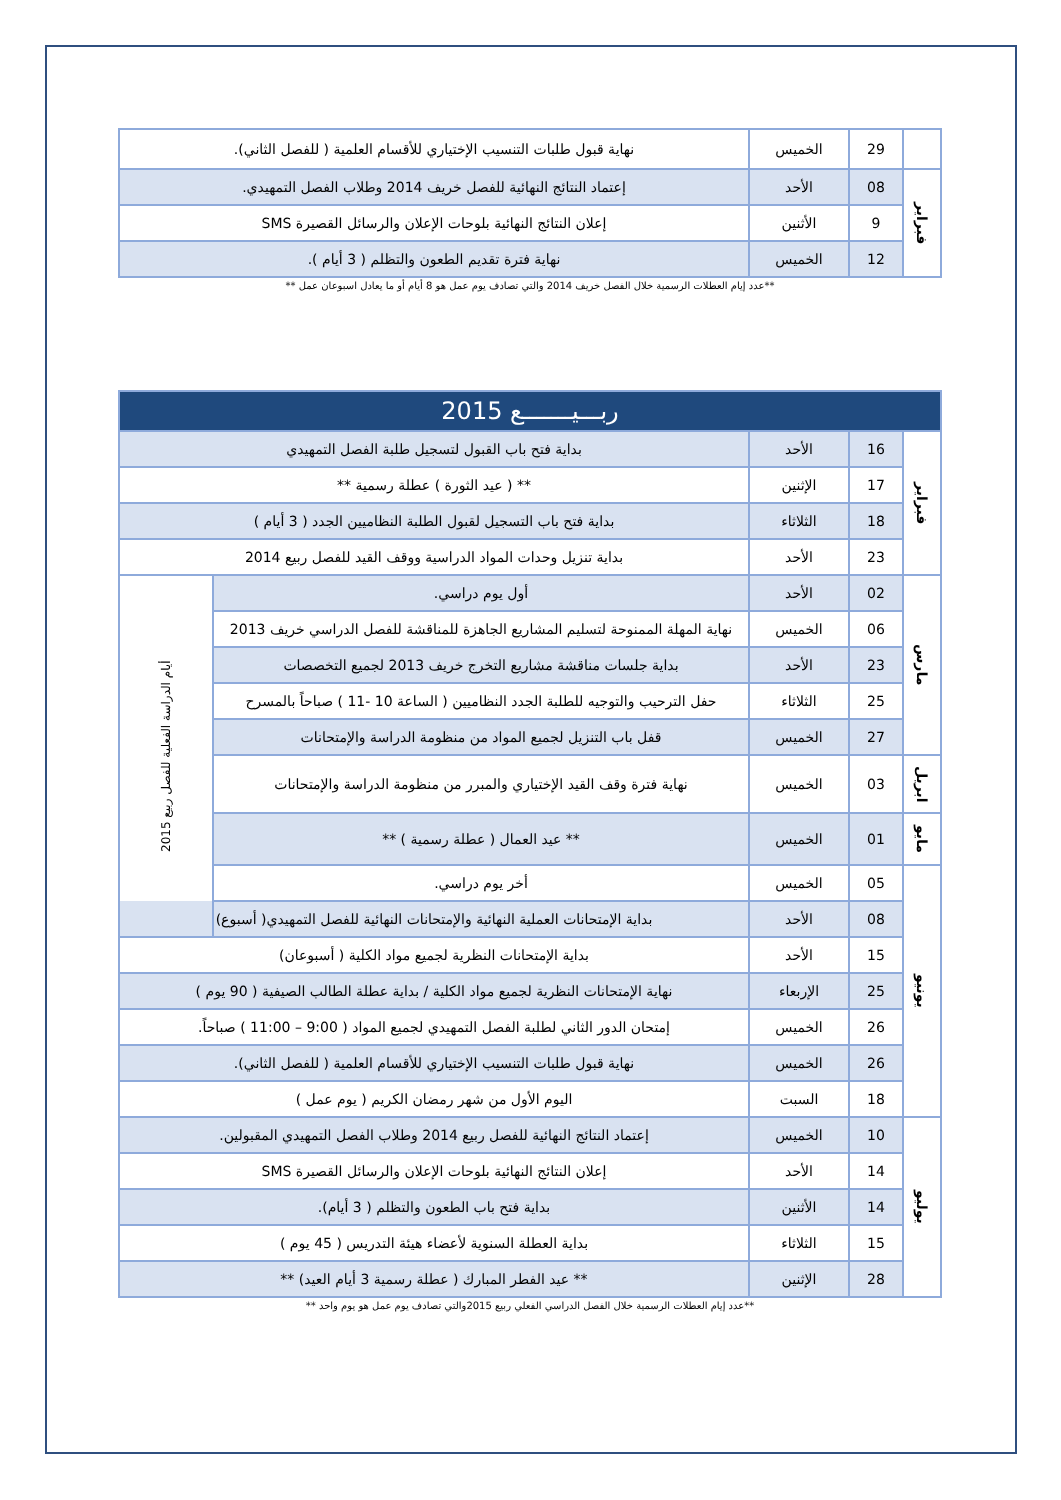| | 29 | الخميس | نهاية قبول طلبات التنسيب الإختياري للأقسام العلمية ( للفصل الثاني). |
| فبراير | 08 | الأحد | إعتماد النتائج النهائية للفصل خريف 2014 وطلاب الفصل التمهيدي. |
| | 9 | الأثنين | إعلان النتائج النهائية بلوحات الإعلان والرسائل القصيرة SMS |
| | 12 | الخميس | نهاية فترة تقديم الطعون والتظلم ( 3 أيام ). |
**عدد إيام العطلات الرسمية خلال الفصل خريف 2014 والتي تصادف يوم عمل هو 8 أيام أو ما يعادل اسبوعان عمل **
| ربـــيـــــــع 2015 | | | | |
| --- | --- | --- | --- | --- |
| فبراير | 16 | الأحد | بداية فتح باب القبول لتسجيل طلبة الفصل التمهيدي | |
| | 17 | الإثنين | ** ( عيد الثورة ) عطلة رسمية ** | |
| | 18 | الثلاثاء | بداية فتح باب التسجيل لقبول الطلبة النظاميين الجدد ( 3 أيام ) | |
| | 23 | الأحد | بداية تنزيل وحدات المواد الدراسية ووقف القيد للفصل ربيع 2014 | |
| مارس | 02 | الأحد | أول يوم دراسي. | أيام الدراسة الفعلية للفصل ربيع 2015 |
| | 06 | الخميس | نهاية المهلة الممنوحة لتسليم المشاريع الجاهزة للمناقشة للفصل الدراسي خريف 2013 | |
| | 23 | الأحد | بداية جلسات مناقشة مشاريع التخرج خريف 2013 لجميع التخصصات | |
| | 25 | الثلاثاء | حفل الترحيب والتوجيه للطلبة الجدد النظاميين ( الساعة 10 -11 ) صباحاً بالمسرح | |
| | 27 | الخميس | قفل باب التنزيل لجميع المواد من منظومة الدراسة والإمتحانات | |
| ابريل | 03 | الخميس | نهاية فترة وقف القيد الإختياري والمبرر من منظومة الدراسة والإمتحانات | |
| مايو | 01 | الخميس | ** عيد العمال ( عطلة رسمية ) ** | |
| يونيو | 05 | الخميس | أخر يوم دراسي. | |
| | 08 | الأحد | بداية الإمتحانات العملية النهائية والإمتحانات النهائية للفصل التمهيدي( أسبوع) | |
| | 15 | الأحد | بداية الإمتحانات النظرية لجميع مواد الكلية ( أسبوعان) | |
| | 25 | الإربعاء | نهاية الإمتحانات النظرية لجميع مواد الكلية / بداية عطلة الطالب الصيفية ( 90 يوم ) | |
| | 26 | الخميس | إمتحان الدور الثاني لطلبة الفصل التمهيدي لجميع المواد ( 9:00 – 11:00 ) صباحاً. | |
| | 26 | الخميس | نهاية قبول طلبات التنسيب الإختياري للأقسام العلمية ( للفصل الثاني). | |
| | 18 | السبت | اليوم الأول من شهر رمضان الكريم ( يوم عمل ) | |
| يوليو | 10 | الخميس | إعتماد النتائج النهائية للفصل ربيع 2014 وطلاب الفصل التمهيدي المقبولين. | |
| | 14 | الأحد | إعلان النتائج النهائية بلوحات الإعلان والرسائل القصيرة SMS | |
| | 14 | الأثنين | بداية فتح باب الطعون والتظلم ( 3 أيام). | |
| | 15 | الثلاثاء | بداية العطلة السنوية لأعضاء هيئة التدريس ( 45 يوم ) | |
| | 28 | الإثنين | ** عيد الفطر المبارك ( عطلة رسمية 3 أيام العيد) ** | |
**عدد إيام العطلات الرسمية خلال الفصل الدراسي الفعلي ربيع 2015والتي تصادف يوم عمل هو يوم واحد **